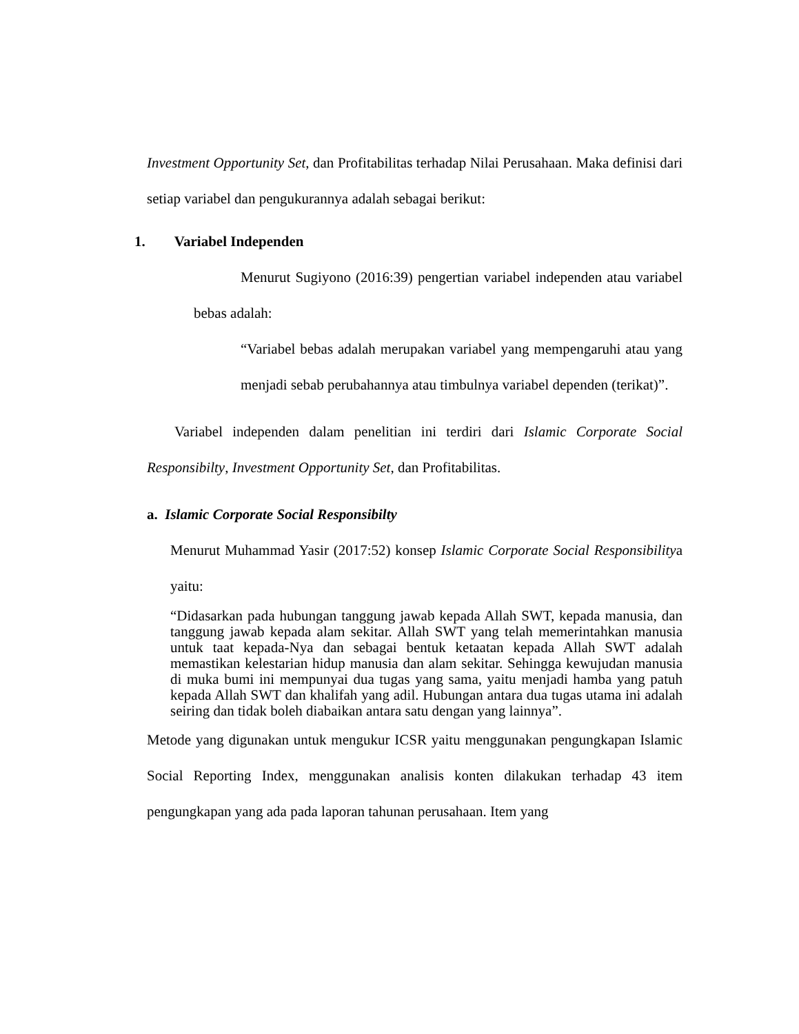Investment Opportunity Set, dan Profitabilitas terhadap Nilai Perusahaan. Maka definisi dari setiap variabel dan pengukurannya adalah sebagai berikut:
1. Variabel Independen
Menurut Sugiyono (2016:39) pengertian variabel independen atau variabel bebas adalah:
“Variabel bebas adalah merupakan variabel yang mempengaruhi atau yang menjadi sebab perubahannya atau timbulnya variabel dependen (terikat)”.
Variabel independen dalam penelitian ini terdiri dari Islamic Corporate Social Responsibilty, Investment Opportunity Set, dan Profitabilitas.
a. Islamic Corporate Social Responsibilty
Menurut Muhammad Yasir (2017:52) konsep Islamic Corporate Social Responsibilitya yaitu:
“Didasarkan pada hubungan tanggung jawab kepada Allah SWT, kepada manusia, dan tanggung jawab kepada alam sekitar. Allah SWT yang telah memerintahkan manusia untuk taat kepada-Nya dan sebagai bentuk ketaatan kepada Allah SWT adalah memastikan kelestarian hidup manusia dan alam sekitar. Sehingga kewujudan manusia di muka bumi ini mempunyai dua tugas yang sama, yaitu menjadi hamba yang patuh kepada Allah SWT dan khalifah yang adil. Hubungan antara dua tugas utama ini adalah seiring dan tidak boleh diabaikan antara satu dengan yang lainnya”.
Metode yang digunakan untuk mengukur ICSR yaitu menggunakan pengungkapan Islamic Social Reporting Index, menggunakan analisis konten dilakukan terhadap 43 item pengungkapan yang ada pada laporan tahunan perusahaan. Item yang